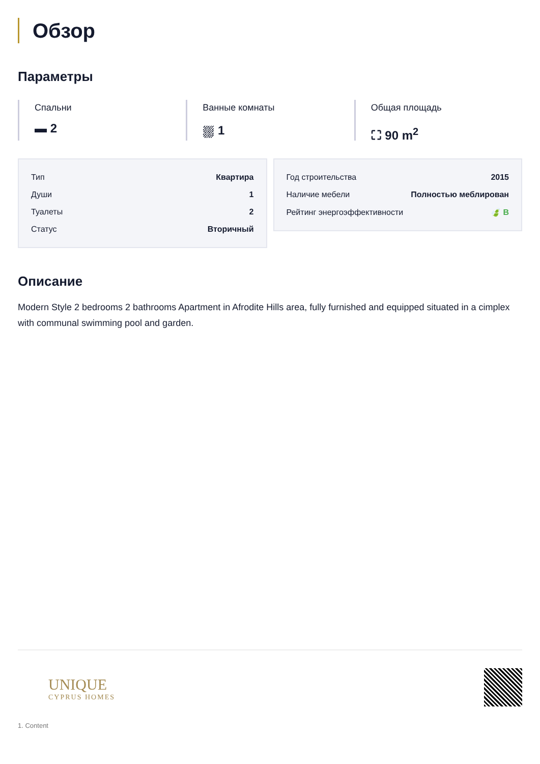Обзор
Параметры
Спальни
▬ 2
Ванные комнаты
⛆ 1
Общая площадь
⛶ 90 m<sup>2</sup>
| Тип | Квартира |
| Души | 1 |
| Туалеты | 2 |
| Статус | Вторичный |
| Год строительства | 2015 |
| Наличие мебели | Полностью меблирован |
| Рейтинг энергоэффективности | 🍃 B |
Описание
Modern Style 2 bedrooms 2 bathrooms Apartment in Afrodite Hills area, fully furnished and equipped situated in a cimplex with communal swimming pool and garden.
UNIQUE
CYPRUS HOMES
1. Content